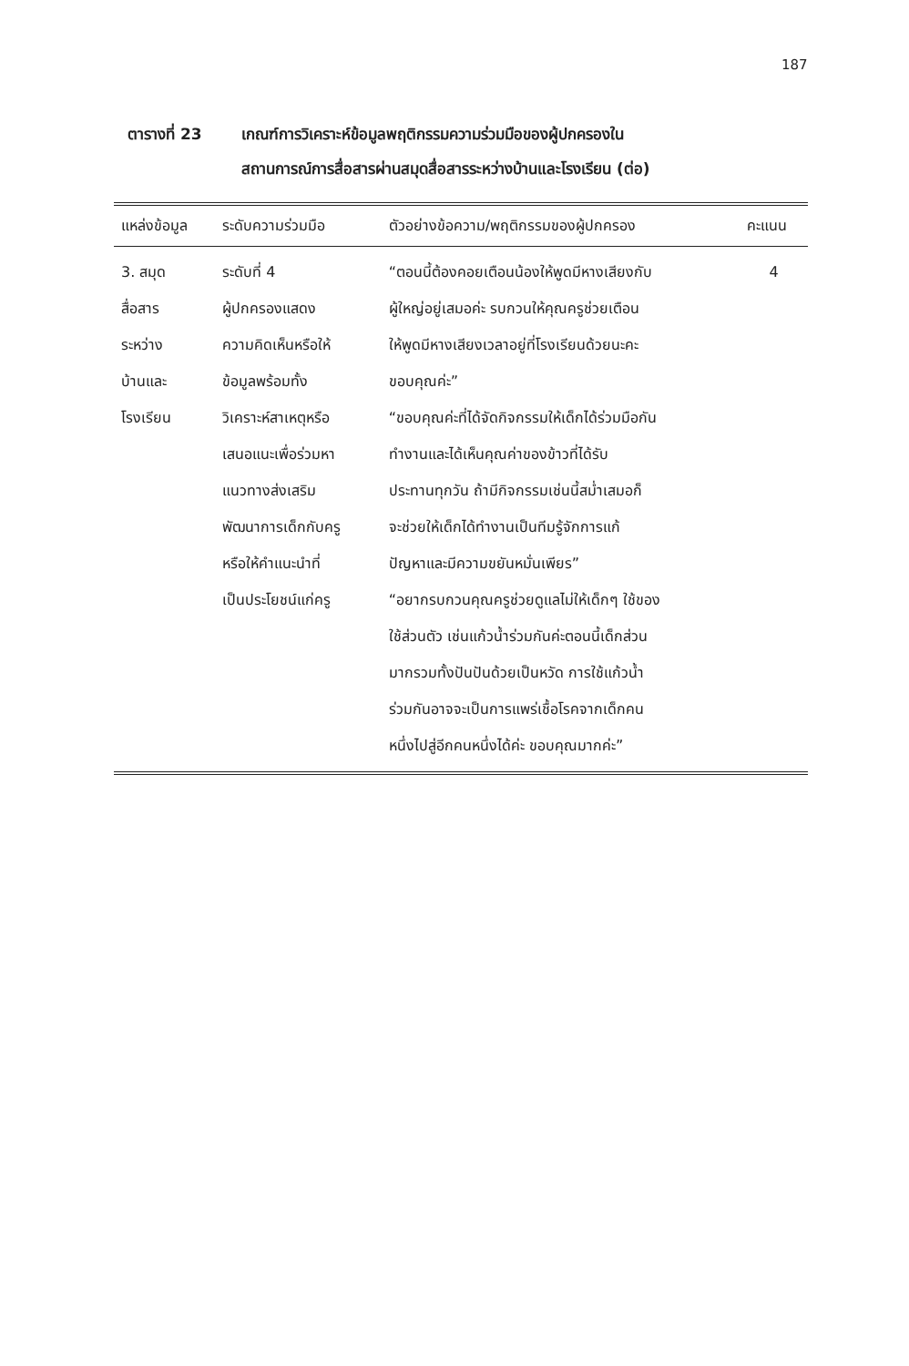187
ตารางที่ 23 เกณฑ์การวิเคราะห์ข้อมูลพฤติกรรมความร่วมมือของผู้ปกครองใน
สถานการณ์การสื่อสารผ่านสมุดสื่อสารระหว่างบ้านและโรงเรียน (ต่อ)
| แหล่งข้อมูล | ระดับความร่วมมือ | ตัวอย่างข้อความ/พฤติกรรมของผู้ปกครอง | คะแนน |
| --- | --- | --- | --- |
| 3. สมุด สื่อสาร ระหว่าง บ้านและ โรงเรียน | ระดับที่ 4 ผู้ปกครองแสดง ความคิดเห็นหรือให้ ข้อมูลพร้อมทั้ง วิเคราะห์สาเหตุหรือ เสนอแนะเพื่อร่วมหา แนวทางส่งเสริม พัฒนาการเด็กกับครู หรือให้คำแนะนำที่ เป็นประโยชน์แก่ครู | “ตอนนี้ต้องคอยเตือนน้องให้พูดมีหางเสียงกับ ผู้ใหญ่อยู่เสมอค่ะ รบกวนให้คุณครูช่วยเตือน ให้พูดมีหางเสียงเวลาอยู่ที่โรงเรียนด้วยนะคะ ขอบคุณค่ะ” “ขอบคุณค่ะที่ได้จัดกิจกรรมให้เด็กได้ร่วมมือกัน ทำงานและได้เห็นคุณค่าของข้าวที่ได้รับ ประทานทุกวัน ถ้ามีกิจกรรมเช่นนี้สม่ำเสมอก็ จะช่วยให้เด็กได้ทำงานเป็นทีมรู้จักการแก้ ปัญหาและมีความขยันหมั่นเพียร” “อยากรบกวนคุณครูช่วยดูแลไม่ให้เด็กๆ ใช้ของ ใช้ส่วนตัว เช่นแก้วน้ำร่วมกันค่ะตอนนี้เด็กส่วน มากรวมทั้งปันปันด้วยเป็นหวัด การใช้แก้วน้ำ ร่วมกันอาจจะเป็นการแพร่เชื้อโรคจากเด็กคน หนึ่งไปสู่อีกคนหนึ่งได้ค่ะ ขอบคุณมากค่ะ” | 4 |